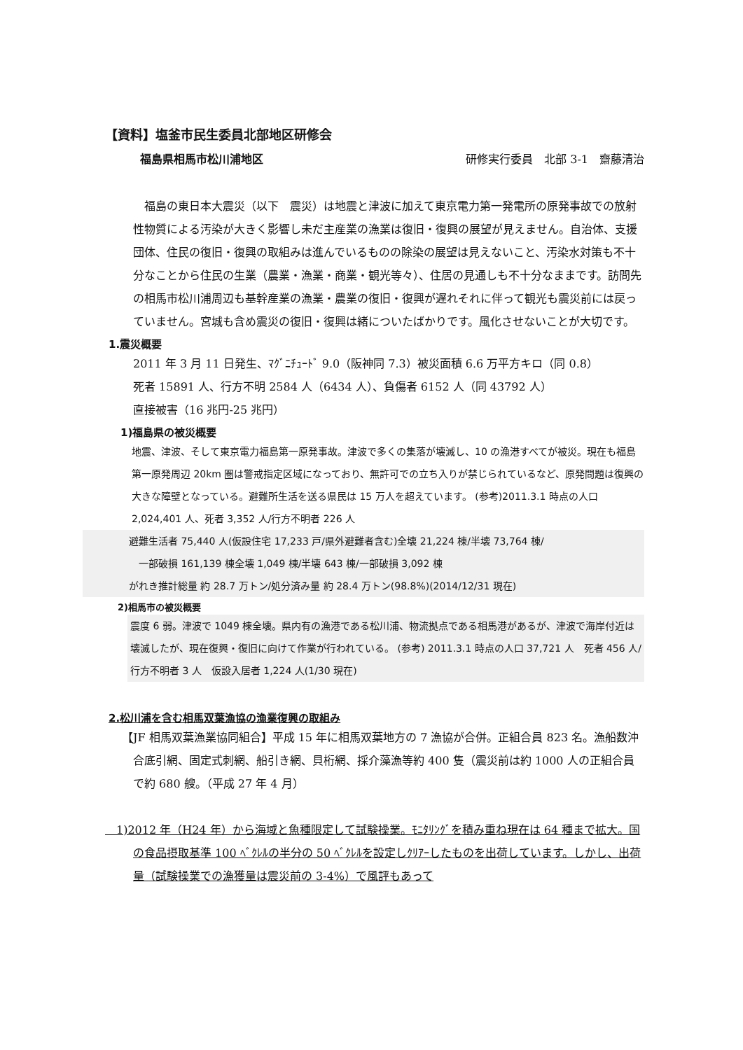【資料】塩釜市民生委員北部地区研修会
福島県相馬市松川浦地区 研修実行委員　北部 3-1　齋藤清治
福島の東日本大震災（以下　震災）は地震と津波に加えて東京電力第一発電所の原発事故での放射性物質による汚染が大きく影響し未だ主産業の漁業は復旧・復興の展望が見えません。自治体、支援団体、住民の復旧・復興の取組みは進んでいるものの除染の展望は見えないこと、汚染水対策も不十分なことから住民の生業（農業・漁業・商業・観光等々）、住居の見通しも不十分なままです。訪問先の相馬市松川浦周辺も基幹産業の漁業・農業の復旧・復興が遅れそれに伴って観光も震災前には戻っていません。宮城も含め震災の復旧・復興は緒についたばかりです。風化させないことが大切です。
1.震災概要
2011 年 3 月 11 日発生、ﾏｸﾞﾆﾁｭｰﾄﾞ 9.0（阪神同 7.3）被災面積 6.6 万平方キロ（同 0.8）
死者 15891 人、行方不明 2584 人（6434 人）、負傷者 6152 人（同 43792 人）
直接被害（16 兆円-25 兆円）
1)福島県の被災概要
地震、津波、そして東京電力福島第一原発事故。津波で多くの集落が壊滅し、10 の漁港すべてが被災。現在も福島第一原発周辺 20km 圏は警戒指定区域になっており、無許可での立ち入りが禁じられているなど、原発問題は復興の大きな障壁となっている。避難所生活を送る県民は 15 万人を超えています。 (参考)2011.3.1 時点の人口 2,024,401 人、死者 3,352 人/行方不明者 226 人
避難生活者 75,440 人(仮設住宅 17,233 戸/県外避難者含む)全壊 21,224 棟/半壊 73,764 棟/
　一部破損 161,139 棟全壊 1,049 棟/半壊 643 棟/一部破損 3,092 棟
がれき推計総量 約 28.7 万トン/処分済み量 約 28.4 万トン(98.8%)(2014/12/31 現在)
2)相馬市の被災概要
震度 6 弱。津波で 1049 棟全壊。県内有の漁港である松川浦、物流拠点である相馬港があるが、津波で海岸付近は壊滅したが、現在復興・復旧に向けて作業が行われている。 (参考) 2011.3.1 時点の人口 37,721 人　死者 456 人/行方不明者 3 人　仮設入居者 1,224 人(1/30 現在)
2.松川浦を含む相馬双葉漁協の漁業復興の取組み
【JF 相馬双葉漁業協同組合】平成 15 年に相馬双葉地方の 7 漁協が合併。正組合員 823 名。漁船数沖合底引網、固定式刺網、船引き網、貝桁網、採介藻漁等約 400 隻（震災前は約 1000 人の正組合員で約 680 艘。（平成 27 年 4 月）
　1)2012 年（H24 年）から海域と魚種限定して試験操業。ﾓﾆﾀﾘﾝｸﾞを積み重ね現在は 64 種まで拡大。国の食品摂取基準 100 ﾍﾞｸﾚﾙの半分の 50 ﾍﾞｸﾚﾙを設定しｸﾘｱｰしたものを出荷しています。しかし、出荷量（試験操業での漁獲量は震災前の 3-4%）で風評もあって